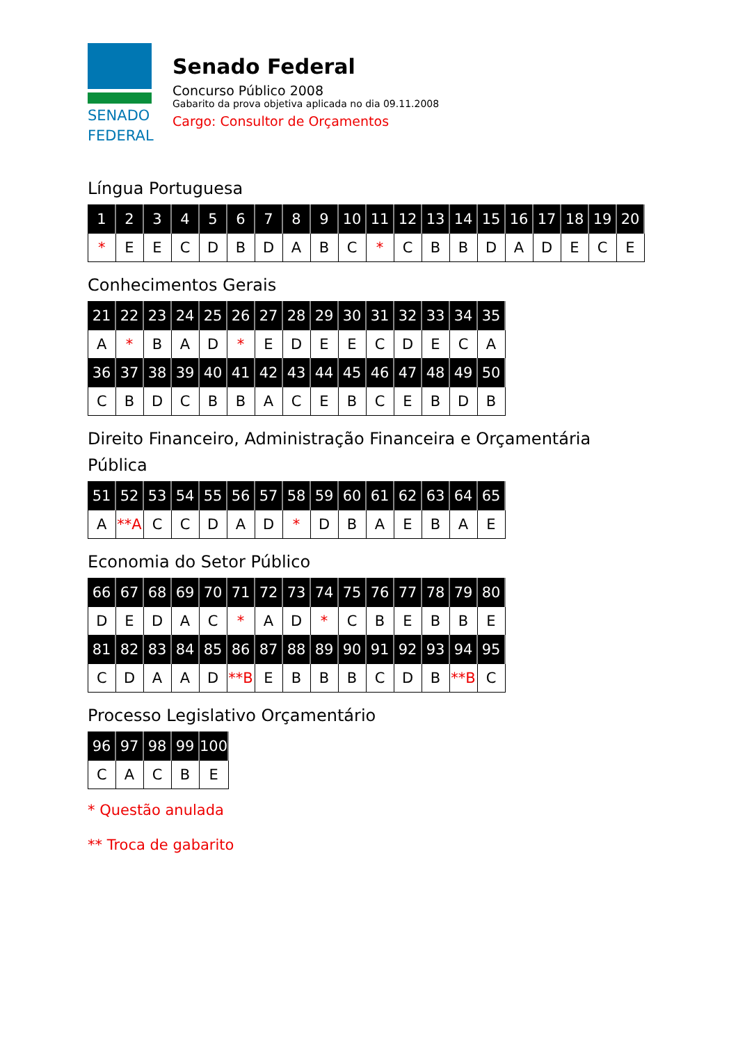SENADO
FEDERAL
Senado Federal
Concurso Público 2008
Gabarito da prova objetiva aplicada no dia 09.11.2008
Cargo: Consultor de Orçamentos
Língua Portuguesa
| 1 | 2 | 3 | 4 | 5 | 6 | 7 | 8 | 9 | 10 | 11 | 12 | 13 | 14 | 15 | 16 | 17 | 18 | 19 | 20 |
| --- | --- | --- | --- | --- | --- | --- | --- | --- | --- | --- | --- | --- | --- | --- | --- | --- | --- | --- | --- |
| * | E | E | C | D | B | D | A | B | C | * | C | B | B | D | A | D | E | C | E |
Conhecimentos Gerais
| 21 | 22 | 23 | 24 | 25 | 26 | 27 | 28 | 29 | 30 | 31 | 32 | 33 | 34 | 35 |
| --- | --- | --- | --- | --- | --- | --- | --- | --- | --- | --- | --- | --- | --- | --- |
| A | * | B | A | D | * | E | D | E | E | C | D | E | C | A |
| 36 | 37 | 38 | 39 | 40 | 41 | 42 | 43 | 44 | 45 | 46 | 47 | 48 | 49 | 50 |
| C | B | D | C | B | B | A | C | E | B | C | E | B | D | B |
Direito Financeiro, Administração Financeira e Orçamentária
Pública
| 51 | 52 | 53 | 54 | 55 | 56 | 57 | 58 | 59 | 60 | 61 | 62 | 63 | 64 | 65 |
| --- | --- | --- | --- | --- | --- | --- | --- | --- | --- | --- | --- | --- | --- | --- |
| A | **A | C | C | D | A | D | * | D | B | A | E | B | A | E |
Economia do Setor Público
| 66 | 67 | 68 | 69 | 70 | 71 | 72 | 73 | 74 | 75 | 76 | 77 | 78 | 79 | 80 |
| --- | --- | --- | --- | --- | --- | --- | --- | --- | --- | --- | --- | --- | --- | --- |
| D | E | D | A | C | * | A | D | * | C | B | E | B | B | E |
| 81 | 82 | 83 | 84 | 85 | 86 | 87 | 88 | 89 | 90 | 91 | 92 | 93 | 94 | 95 |
| C | D | A | A | D | **B | E | B | B | B | C | D | B | **B | C |
Processo Legislativo Orçamentário
| 96 | 97 | 98 | 99 | 100 |
| --- | --- | --- | --- | --- |
| C | A | C | B | E |
* Questão anulada
** Troca de gabarito